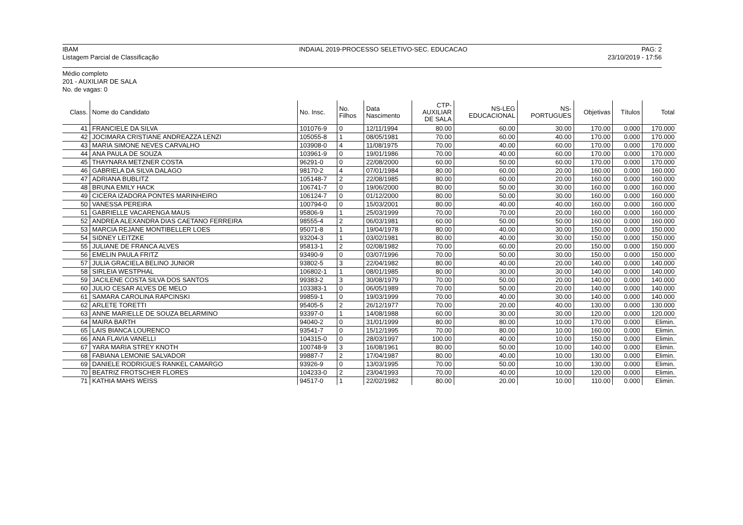IBAM
Listagem Parcial de Classificação
INDAIAL 2019-PROCESSO SELETIVO-SEC. EDUCACAO
PAG: 2
23/10/2019 - 17:56
Médio completo
201 - AUXILIAR DE SALA
No. de vagas: 0
| Class. | Nome do Candidato | No. Insc. | No. Filhos | Data Nascimento | CTP- AUXILIAR DE SALA | NS-LEG EDUCACIONAL | NS- PORTUGUES | Objetivas | Títulos | Total |
| --- | --- | --- | --- | --- | --- | --- | --- | --- | --- | --- |
| 41 | FRANCIELE DA SILVA | 101076-9 | 0 | 12/11/1994 | 80.00 | 60.00 | 30.00 | 170.00 | 0.000 | 170.000 |
| 42 | JOCIMARA CRISTIANE ANDREAZZA LENZI | 105055-8 | 1 | 08/05/1981 | 70.00 | 60.00 | 40.00 | 170.00 | 0.000 | 170.000 |
| 43 | MARIA SIMONE NEVES CARVALHO | 103908-0 | 4 | 11/08/1975 | 70.00 | 40.00 | 60.00 | 170.00 | 0.000 | 170.000 |
| 44 | ANA PAULA DE SOUZA | 103961-9 | 0 | 19/01/1986 | 70.00 | 40.00 | 60.00 | 170.00 | 0.000 | 170.000 |
| 45 | THAYNARA METZNER COSTA | 96291-0 | 0 | 22/08/2000 | 60.00 | 50.00 | 60.00 | 170.00 | 0.000 | 170.000 |
| 46 | GABRIELA DA SILVA DALAGO | 98170-2 | 4 | 07/01/1984 | 80.00 | 60.00 | 20.00 | 160.00 | 0.000 | 160.000 |
| 47 | ADRIANA BUBLITZ | 105148-7 | 2 | 22/08/1985 | 80.00 | 60.00 | 20.00 | 160.00 | 0.000 | 160.000 |
| 48 | BRUNA EMILY HACK | 106741-7 | 0 | 19/06/2000 | 80.00 | 50.00 | 30.00 | 160.00 | 0.000 | 160.000 |
| 49 | CICERA IZADORA PONTES MARINHEIRO | 106124-7 | 0 | 01/12/2000 | 80.00 | 50.00 | 30.00 | 160.00 | 0.000 | 160.000 |
| 50 | VANESSA PEREIRA | 100794-0 | 0 | 15/03/2001 | 80.00 | 40.00 | 40.00 | 160.00 | 0.000 | 160.000 |
| 51 | GABRIELLE VACARENGA MAUS | 95806-9 | 1 | 25/03/1999 | 70.00 | 70.00 | 20.00 | 160.00 | 0.000 | 160.000 |
| 52 | ANDREA ALEXANDRA DIAS CAETANO FERREIRA | 98555-4 | 2 | 06/03/1981 | 60.00 | 50.00 | 50.00 | 160.00 | 0.000 | 160.000 |
| 53 | MARCIA REJANE MONTIBELLER LOES | 95071-8 | 1 | 19/04/1978 | 80.00 | 40.00 | 30.00 | 150.00 | 0.000 | 150.000 |
| 54 | SIDNEY LEITZKE | 93204-3 | 1 | 03/02/1981 | 80.00 | 40.00 | 30.00 | 150.00 | 0.000 | 150.000 |
| 55 | JULIANE DE FRANCA ALVES | 95813-1 | 2 | 02/08/1982 | 70.00 | 60.00 | 20.00 | 150.00 | 0.000 | 150.000 |
| 56 | EMELIN PAULA FRITZ | 93490-9 | 0 | 03/07/1996 | 70.00 | 50.00 | 30.00 | 150.00 | 0.000 | 150.000 |
| 57 | JULIA GRACIELA BELINO JUNIOR | 93802-5 | 3 | 22/04/1982 | 80.00 | 40.00 | 20.00 | 140.00 | 0.000 | 140.000 |
| 58 | SIRLEIA WESTPHAL | 106802-1 | 1 | 08/01/1985 | 80.00 | 30.00 | 30.00 | 140.00 | 0.000 | 140.000 |
| 59 | JACILENE COSTA SILVA DOS SANTOS | 99383-2 | 3 | 30/08/1979 | 70.00 | 50.00 | 20.00 | 140.00 | 0.000 | 140.000 |
| 60 | JULIO CESAR ALVES DE MELO | 103383-1 | 0 | 06/05/1989 | 70.00 | 50.00 | 20.00 | 140.00 | 0.000 | 140.000 |
| 61 | SAMARA CAROLINA RAPCINSKI | 99859-1 | 0 | 19/03/1999 | 70.00 | 40.00 | 30.00 | 140.00 | 0.000 | 140.000 |
| 62 | ARLETE TORETTI | 95405-5 | 2 | 26/12/1977 | 70.00 | 20.00 | 40.00 | 130.00 | 0.000 | 130.000 |
| 63 | ANNE MARIELLE DE SOUZA BELARMINO | 93397-0 | 1 | 14/08/1988 | 60.00 | 30.00 | 30.00 | 120.00 | 0.000 | 120.000 |
| 64 | MAIRA BARTH | 94040-2 | 0 | 31/01/1999 | 80.00 | 80.00 | 10.00 | 170.00 | 0.000 | Elimin. |
| 65 | LAIS BIANCA LOURENCO | 93541-7 | 0 | 15/12/1995 | 70.00 | 80.00 | 10.00 | 160.00 | 0.000 | Elimin. |
| 66 | ANA FLAVIA VANELLI | 104315-0 | 0 | 28/03/1997 | 100.00 | 40.00 | 10.00 | 150.00 | 0.000 | Elimin. |
| 67 | YARA MARIA STREY KNOTH | 100748-9 | 3 | 16/08/1961 | 80.00 | 50.00 | 10.00 | 140.00 | 0.000 | Elimin. |
| 68 | FABIANA LEMONIE SALVADOR | 99887-7 | 2 | 17/04/1987 | 80.00 | 40.00 | 10.00 | 130.00 | 0.000 | Elimin. |
| 69 | DANIELE RODRIGUES RANKEL CAMARGO | 93926-9 | 0 | 13/03/1995 | 70.00 | 50.00 | 10.00 | 130.00 | 0.000 | Elimin. |
| 70 | BEATRIZ FROTSCHER FLORES | 104233-0 | 2 | 23/04/1993 | 70.00 | 40.00 | 10.00 | 120.00 | 0.000 | Elimin. |
| 71 | KATHIA MAHS WEISS | 94517-0 | 1 | 22/02/1982 | 80.00 | 20.00 | 10.00 | 110.00 | 0.000 | Elimin. |